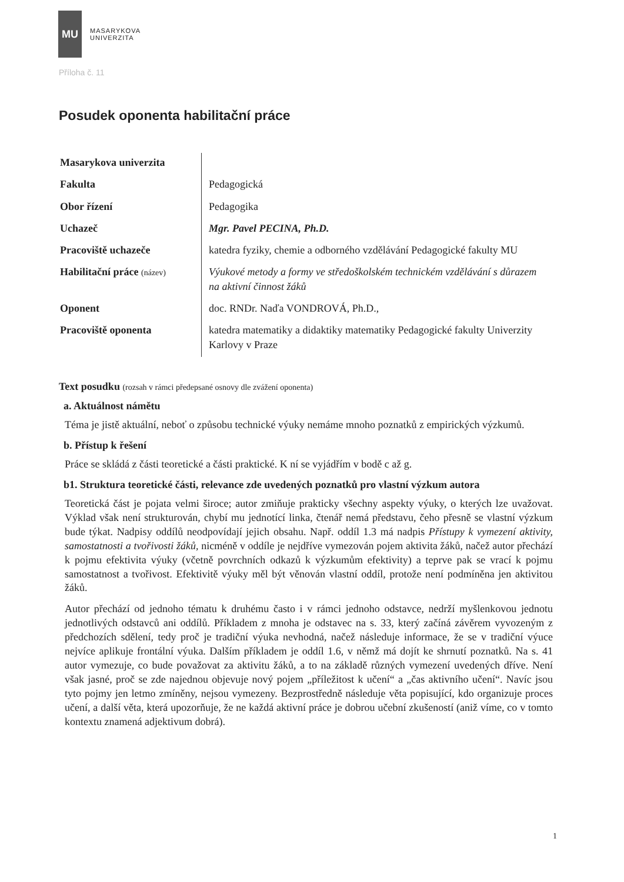MU
MASARYKOVA
UNIVERZITA
Příloha č. 11
Posudek oponenta habilitační práce
| Masarykova univerzita | |
| Fakulta | Pedagogická |
| Obor řízení | Pedagogika |
| Uchazeč | Mgr. Pavel PECINA, Ph.D. |
| Pracoviště uchazeče | katedra fyziky, chemie a odborného vzdělávání Pedagogické fakulty MU |
| Habilitační práce (název) | Výukové metody a formy ve středoškolském technickém vzdělávání s důrazem na aktivní činnost žáků |
| Oponent | doc. RNDr. Naďa VONDROVÁ, Ph.D., |
| Pracoviště oponenta | katedra matematiky a didaktiky matematiky Pedagogické fakulty Univerzity Karlovy v Praze |
Text posudku (rozsah v rámci předepsané osnovy dle zvážení oponenta)
a. Aktuálnost námětu
Téma je jistě aktuální, neboť o způsobu technické výuky nemáme mnoho poznatků z empirických výzkumů.
b. Přístup k řešení
Práce se skládá z části teoretické a části praktické. K ní se vyjádřím v bodě c až g.
b1. Struktura teoretické části, relevance zde uvedených poznatků pro vlastní výzkum autora
Teoretická část je pojata velmi široce; autor zmiňuje prakticky všechny aspekty výuky, o kterých lze uvažovat. Výklad však není strukturován, chybí mu jednotící linka, čtenář nemá představu, čeho přesně se vlastní výzkum bude týkat. Nadpisy oddílů neodpovídají jejich obsahu. Např. oddíl 1.3 má nadpis Přístupy k vymezení aktivity, samostatnosti a tvořivosti žáků, nicméně v oddíle je nejdříve vymezován pojem aktivita žáků, načež autor přechází k pojmu efektivita výuky (včetně povrchních odkazů k výzkumům efektivity) a teprve pak se vrací k pojmu samostatnost a tvořivost. Efektivitě výuky měl být věnován vlastní oddíl, protože není podmíněna jen aktivitou žáků.
Autor přechází od jednoho tématu k druhému často i v rámci jednoho odstavce, nedrží myšlenkovou jednotu jednotlivých odstavců ani oddílů. Příkladem z mnoha je odstavec na s. 33, který začíná závěrem vyvozeným z předchozích sdělení, tedy proč je tradiční výuka nevhodná, načež následuje informace, že se v tradiční výuce nejvíce aplikuje frontální výuka. Dalším příkladem je oddíl 1.6, v němž má dojít ke shrnutí poznatků. Na s. 41 autor vymezuje, co bude považovat za aktivitu žáků, a to na základě různých vymezení uvedených dříve. Není však jasné, proč se zde najednou objevuje nový pojem „příležitost k učení“ a „čas aktivního učení“. Navíc jsou tyto pojmy jen letmo zmíněny, nejsou vymezeny. Bezprostředně následuje věta popisující, kdo organizuje proces učení, a další věta, která upozorňuje, že ne každá aktivní práce je dobrou učební zkušeností (aniž víme, co v tomto kontextu znamená adjektivum dobrá).
1